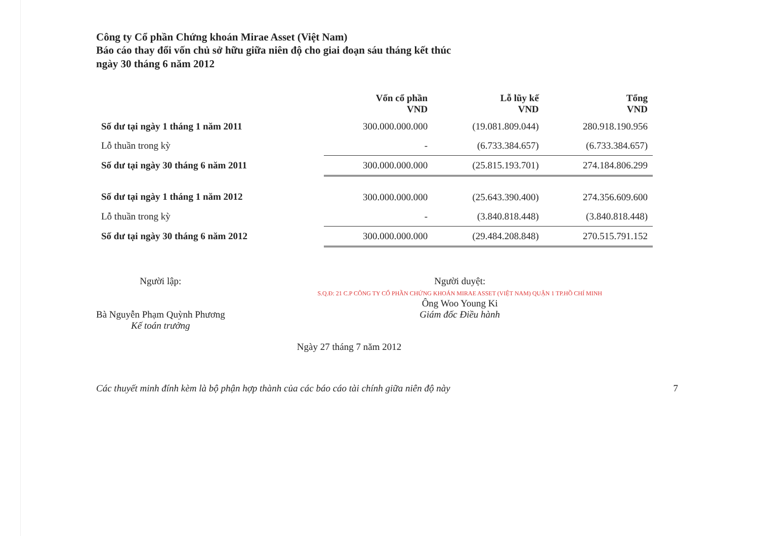Công ty Cổ phần Chứng khoán Mirae Asset (Việt Nam)
Báo cáo thay đổi vốn chủ sở hữu giữa niên độ cho giai đoạn sáu tháng kết thúc
ngày 30 tháng 6 năm 2012
| | Vốn cổ phần VND | Lỗ lũy kế VND | Tổng VND |
| --- | --- | --- | --- |
| Số dư tại ngày 1 tháng 1 năm 2011 | 300.000.000.000 | (19.081.809.044) | 280.918.190.956 |
| Lỗ thuần trong kỳ | - | (6.733.384.657) | (6.733.384.657) |
| Số dư tại ngày 30 tháng 6 năm 2011 | 300.000.000.000 | (25.815.193.701) | 274.184.806.299 |
| Số dư tại ngày 1 tháng 1 năm 2012 | 300.000.000.000 | (25.643.390.400) | 274.356.609.600 |
| Lỗ thuần trong kỳ | - | (3.840.818.448) | (3.840.818.448) |
| Số dư tại ngày 30 tháng 6 năm 2012 | 300.000.000.000 | (29.484.208.848) | 270.515.791.152 |
Người lập:
Bà Nguyễn Phạm Quỳnh Phương
Kế toán trưởng
Người duyệt:
S.Q.Đ: 21 C.P CÔNG TY CỔ PHẦN CHỨNG KHOÁN MIRAE ASSET (VIỆT NAM) QUẬN 1 TP.HỒ CHÍ MINH
Ông Woo Young Ki
Giám đốc Điều hành
Ngày 27 tháng 7 năm 2012
Các thuyết minh đính kèm là bộ phận hợp thành của các báo cáo tài chính giữa niên độ này 7